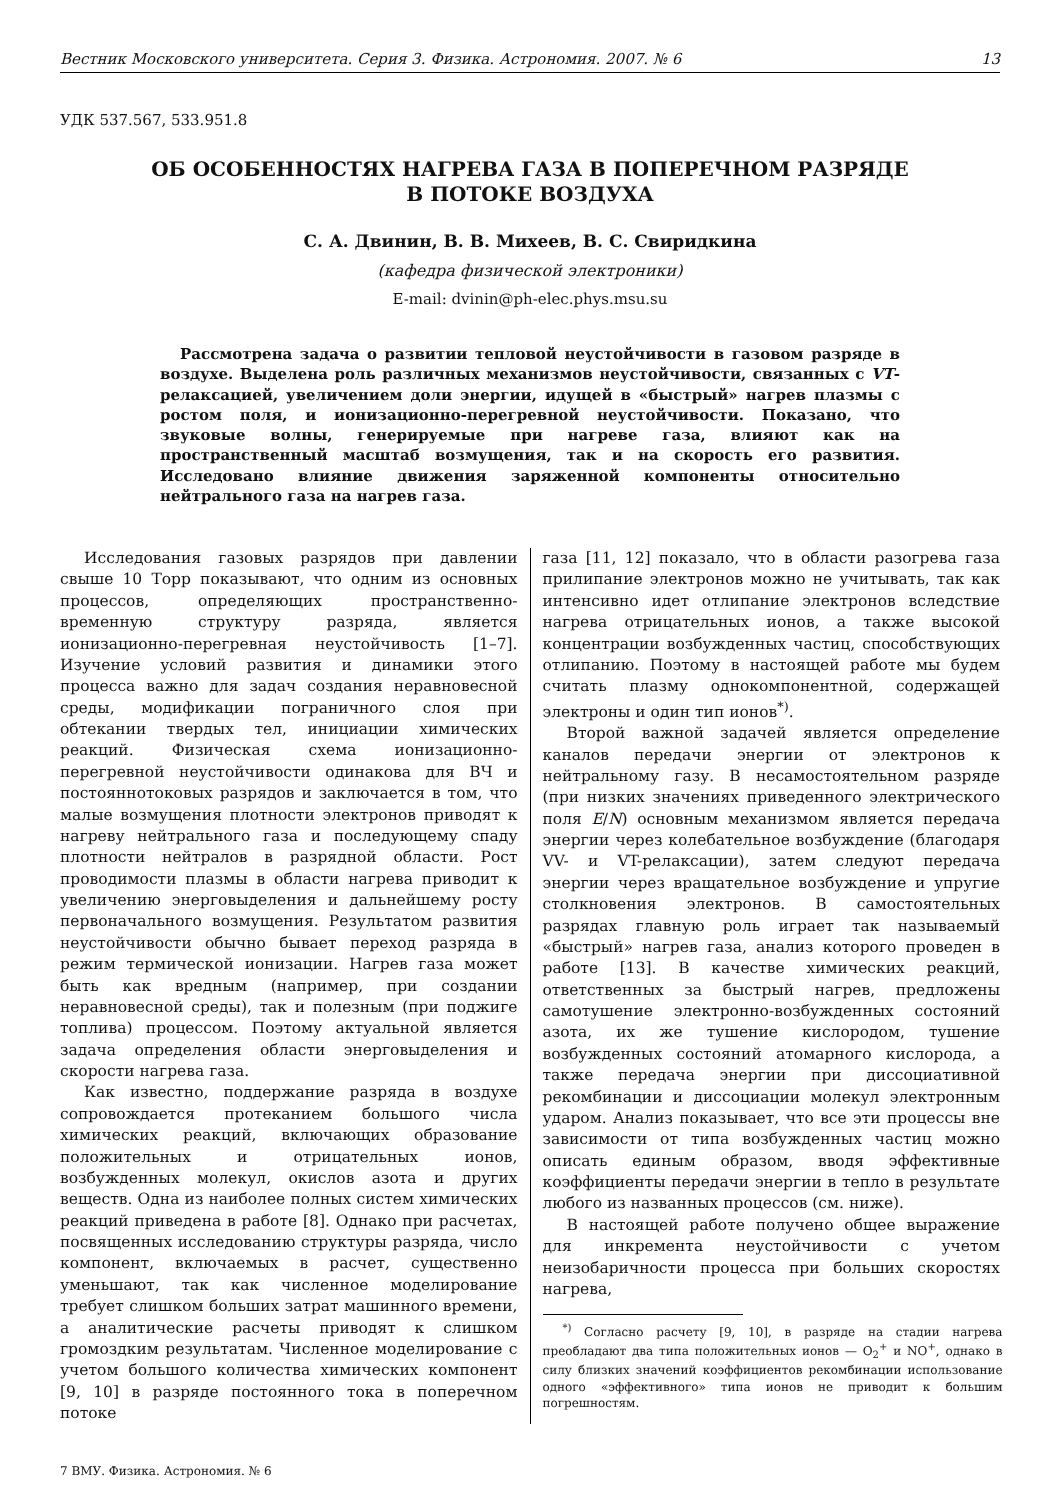Вестник Московского университета. Серия 3. Физика. Астрономия. 2007. № 6 13
УДК 537.567, 533.951.8
ОБ ОСОБЕННОСТЯХ НАГРЕВА ГАЗА В ПОПЕРЕЧНОМ РАЗРЯДЕ
В ПОТОКЕ ВОЗДУХА
С. А. Двинин, В. В. Михеев, В. С. Свиридкина
(кафедра физической электроники)
E-mail: dvinin@ph-elec.phys.msu.su
Рассмотрена задача о развитии тепловой неустойчивости в газовом разряде в воздухе. Выделена роль различных механизмов неустойчивости, связанных с VT-релаксацией, увеличением доли энергии, идущей в «быстрый» нагрев плазмы с ростом поля, и ионизационно-перегревной неустойчивости. Показано, что звуковые волны, генерируемые при нагреве газа, влияют как на пространственный масштаб возмущения, так и на скорость его развития. Исследовано влияние движения заряженной компоненты относительно нейтрального газа на нагрев газа.
Исследования газовых разрядов при давлении свыше 10 Торр показывают, что одним из основных процессов, определяющих пространственно-временную структуру разряда, является ионизационно-перегревная неустойчивость [1–7]. Изучение условий развития и динамики этого процесса важно для задач создания неравновесной среды, модификации пограничного слоя при обтекании твердых тел, инициации химических реакций. Физическая схема ионизационно-перегревной неустойчивости одинакова для ВЧ и постояннотоковых разрядов и заключается в том, что малые возмущения плотности электронов приводят к нагреву нейтрального газа и последующему спаду плотности нейтралов в разрядной области. Рост проводимости плазмы в области нагрева приводит к увеличению энерговыделения и дальнейшему росту первоначального возмущения. Результатом развития неустойчивости обычно бывает переход разряда в режим термической ионизации. Нагрев газа может быть как вредным (например, при создании неравновесной среды), так и полезным (при поджиге топлива) процессом. Поэтому актуальной является задача определения области энерговыделения и скорости нагрева газа.
Как известно, поддержание разряда в воздухе сопровождается протеканием большого числа химических реакций, включающих образование положительных и отрицательных ионов, возбужденных молекул, окислов азота и других веществ. Одна из наиболее полных систем химических реакций приведена в работе [8]. Однако при расчетах, посвященных исследованию структуры разряда, число компонент, включаемых в расчет, существенно уменьшают, так как численное моделирование требует слишком больших затрат машинного времени, а аналитические расчеты приводят к слишком громоздким результатам. Численное моделирование с учетом большого количества химических компонент [9, 10] в разряде постоянного тока в поперечном потоке
газа [11, 12] показало, что в области разогрева газа прилипание электронов можно не учитывать, так как интенсивно идет отлипание электронов вследствие нагрева отрицательных ионов, а также высокой концентрации возбужденных частиц, способствующих отлипанию. Поэтому в настоящей работе мы будем считать плазму однокомпонентной, содержащей электроны и один тип ионов<sup>*)</sup>.
Второй важной задачей является определение каналов передачи энергии от электронов к нейтральному газу. В несамостоятельном разряде (при низких значениях приведенного электрического поля E/N) основным механизмом является передача энергии через колебательное возбуждение (благодаря VV- и VT-релаксации), затем следуют передача энергии через вращательное возбуждение и упругие столкновения электронов. В самостоятельных разрядах главную роль играет так называемый «быстрый» нагрев газа, анализ которого проведен в работе [13]. В качестве химических реакций, ответственных за быстрый нагрев, предложены самотушение электронно-возбужденных состояний азота, их же тушение кислородом, тушение возбужденных состояний атомарного кислорода, а также передача энергии при диссоциативной рекомбинации и диссоциации молекул электронным ударом. Анализ показывает, что все эти процессы вне зависимости от типа возбужденных частиц можно описать единым образом, вводя эффективные коэффициенты передачи энергии в тепло в результате любого из названных процессов (см. ниже).
В настоящей работе получено общее выражение для инкремента неустойчивости с учетом неизобаричности процесса при больших скоростях нагрева,
<sup>*)</sup> Согласно расчету [9, 10], в разряде на стадии нагрева преобладают два типа положительных ионов — O<sub>2</sub><sup>+</sup> и NO<sup>+</sup>, однако в силу близких значений коэффициентов рекомбинации использование одного «эффективного» типа ионов не приводит к большим погрешностям.
7 ВМУ. Физика. Астрономия. № 6